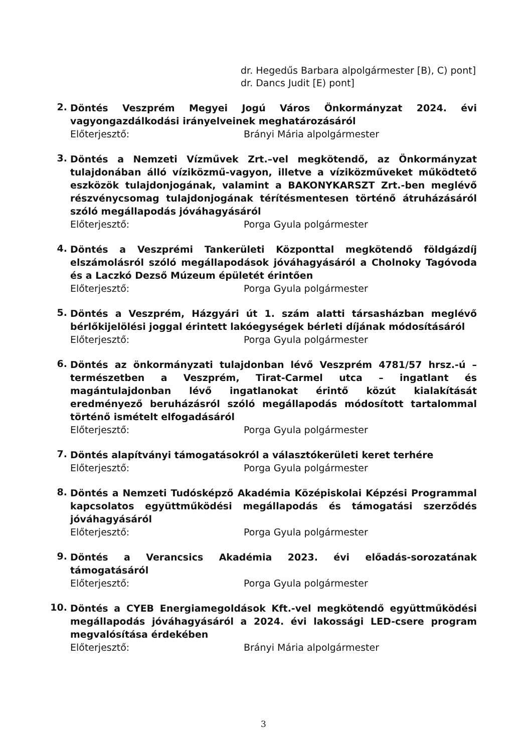dr. Hegedűs Barbara alpolgármester [B), C) pont]
dr. Dancs Judit [E) pont]
2.
Döntés Veszprém Megyei Jogú Város Önkormányzat 2024. évi vagyongazdálkodási irányelveinek meghatározásáról
Előterjesztő: Brányi Mária alpolgármester
3.
Döntés a Nemzeti Vízművek Zrt.–vel megkötendő, az Önkormányzat tulajdonában álló víziközmű-vagyon, illetve a víziközműveket működtető eszközök tulajdonjogának, valamint a BAKONYKARSZT Zrt.-ben meglévő részvénycsomag tulajdonjogának térítésmentesen történő átruházásáról szóló megállapodás jóváhagyásáról
Előterjesztő: Porga Gyula polgármester
4.
Döntés a Veszprémi Tankerületi Központtal megkötendő földgázdíj elszámolásról szóló megállapodások jóváhagyásáról a Cholnoky Tagóvoda és a Laczkó Dezső Múzeum épületét érintően
Előterjesztő: Porga Gyula polgármester
5.
Döntés a Veszprém, Házgyári út 1. szám alatti társasházban meglévő bérlőkijelölési joggal érintett lakóegységek bérleti díjának módosításáról
Előterjesztő: Porga Gyula polgármester
6.
Döntés az önkormányzati tulajdonban lévő Veszprém 4781/57 hrsz.-ú – természetben a Veszprém, Tirat-Carmel utca – ingatlant és magántulajdonban lévő ingatlanokat érintő közút kialakítását eredményező beruházásról szóló megállapodás módosított tartalommal történő ismételt elfogadásáról
Előterjesztő: Porga Gyula polgármester
7.
Döntés alapítványi támogatásokról a választókerületi keret terhére
Előterjesztő: Porga Gyula polgármester
8.
Döntés a Nemzeti Tudósképző Akadémia Középiskolai Képzési Programmal kapcsolatos együttműködési megállapodás és támogatási szerződés jóváhagyásáról
Előterjesztő: Porga Gyula polgármester
9.
Döntés a Verancsics Akadémia 2023. évi előadás-sorozatának támogatásáról
Előterjesztő: Porga Gyula polgármester
10.
Döntés a CYEB Energiamegoldások Kft.-vel megkötendő együttműködési megállapodás jóváhagyásáról a 2024. évi lakossági LED-csere program megvalósítása érdekében
Előterjesztő: Brányi Mária alpolgármester
3